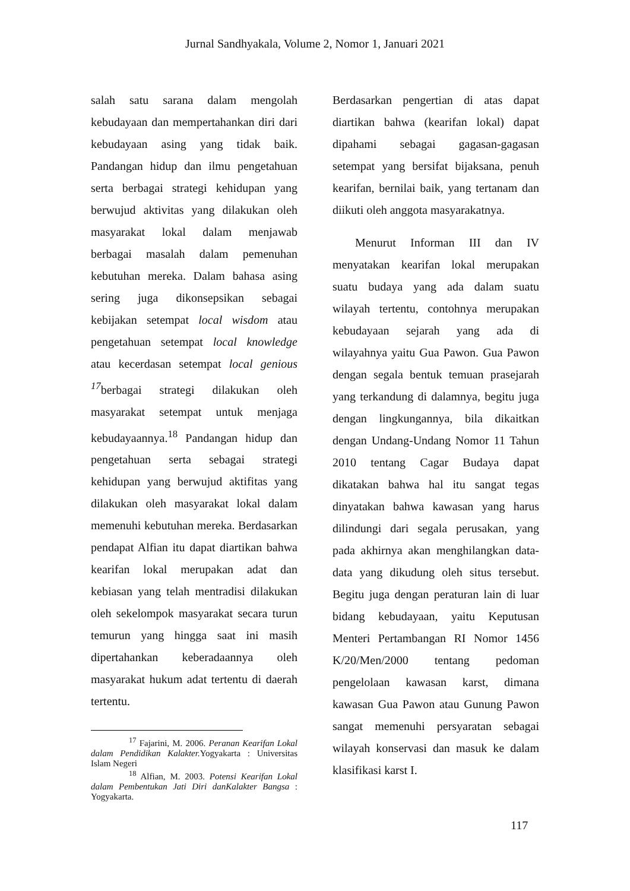Jurnal Sandhyakala, Volume 2, Nomor 1, Januari 2021
salah satu sarana dalam mengolah kebudayaan dan mempertahankan diri dari kebudayaan asing yang tidak baik. Pandangan hidup dan ilmu pengetahuan serta berbagai strategi kehidupan yang berwujud aktivitas yang dilakukan oleh masyarakat lokal dalam menjawab berbagai masalah dalam pemenuhan kebutuhan mereka. Dalam bahasa asing sering juga dikonsepsikan sebagai kebijakan setempat local wisdom atau pengetahuan setempat local knowledge atau kecerdasan setempat local genious <sup>17</sup>berbagai strategi dilakukan oleh masyarakat setempat untuk menjaga kebudayaannya.<sup>18</sup> Pandangan hidup dan pengetahuan serta sebagai strategi kehidupan yang berwujud aktifitas yang dilakukan oleh masyarakat lokal dalam memenuhi kebutuhan mereka. Berdasarkan pendapat Alfian itu dapat diartikan bahwa kearifan lokal merupakan adat dan kebiasan yang telah mentradisi dilakukan oleh sekelompok masyarakat secara turun temurun yang hingga saat ini masih dipertahankan keberadaannya oleh masyarakat hukum adat tertentu di daerah tertentu.
<sup>17</sup> Fajarini, M. 2006. Peranan Kearifan Lokal dalam Pendidikan Kalakter. Yogyakarta : Universitas Islam Negeri
<sup>18</sup> Alfian, M. 2003. Potensi Kearifan Lokal dalam Pembentukan Jati Diri danKalakter Bangsa : Yogyakarta.
Berdasarkan pengertian di atas dapat diartikan bahwa (kearifan lokal) dapat dipahami sebagai gagasan-gagasan setempat yang bersifat bijaksana, penuh kearifan, bernilai baik, yang tertanam dan diikuti oleh anggota masyarakatnya.
Menurut Informan III dan IV menyatakan kearifan lokal merupakan suatu budaya yang ada dalam suatu wilayah tertentu, contohnya merupakan kebudayaan sejarah yang ada di wilayahnya yaitu Gua Pawon. Gua Pawon dengan segala bentuk temuan prasejarah yang terkandung di dalamnya, begitu juga dengan lingkungannya, bila dikaitkan dengan Undang-Undang Nomor 11 Tahun 2010 tentang Cagar Budaya dapat dikatakan bahwa hal itu sangat tegas dinyatakan bahwa kawasan yang harus dilindungi dari segala perusakan, yang pada akhirnya akan menghilangkan data-data yang dikudung oleh situs tersebut. Begitu juga dengan peraturan lain di luar bidang kebudayaan, yaitu Keputusan Menteri Pertambangan RI Nomor 1456 K/20/Men/2000 tentang pedoman pengelolaan kawasan karst, dimana kawasan Gua Pawon atau Gunung Pawon sangat memenuhi persyaratan sebagai wilayah konservasi dan masuk ke dalam klasifikasi karst I.
117